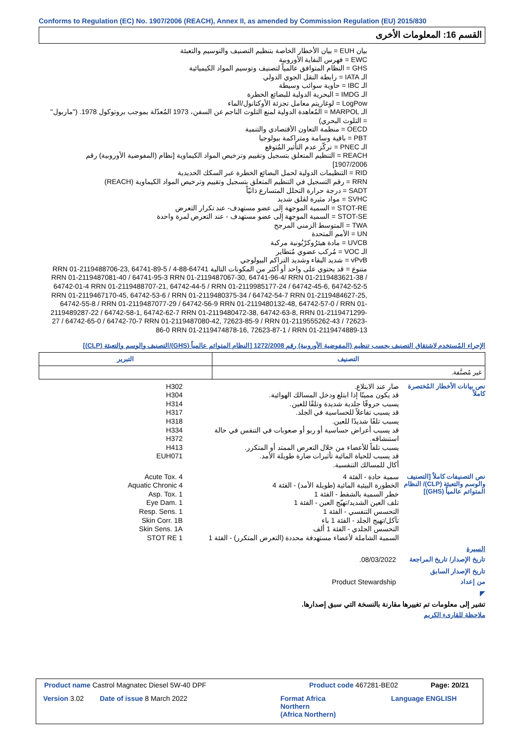Conforms to Regulation (EC) No. 1907/2006 (REACH), Annex II, as amended by Commission Regulation (EU) 2015/830
القسم 16: المعلومات الأخرى
بيان EUH = بيان الأخطار الخاصة بتنظيم التصنيف والتوسيم والتعبئة
EWC = فهرس النفاية الأوروبية
GHS = النظام المتوافق عالمياً لتصنيف وتوسيم المواد الكيميائية
الـ IATA = رابطة النقل الجوي الدولي
الـ IBC = حاوية سوائب وسيطة
الـ IMDG = البحرية الدولية للبضائع الخطرة
LogPow = لوغاريتم معامل تجزئة الأوكتانول/الماء
الـ MARPOL = المُعاهدة الدولية لمنع التلوث الناجم عن السفن، 1973 المُعدّلة بموجب بروتوكول 1978. ("ماربول" = التلوث البحري)
OECD = منظمة التعاون الأقتصادي والتنمية
PBT = باقية وسامة ومتراكمة بيولوجيا
الـ PNEC = تركّز عدم التأثير المُتوقع
REACH = التنظيم المتعلق بتسجيل وتقييم وترخيص المواد الكيماوية [نظام (المفوضية الأوروبية) رقم 1907/2006]
RID = التنظيمات الدولية لحمل البضائع الخطرة عبر السكك الحديدية
RRN = رقم التسجيل في التنظيم المتعلق بتسجيل وتقييم وترخيص المواد الكيماوية (REACH)
SADT = درجة حرارة التحلل المتسارع ذاتيّاً
SVHC = مواد مثيرة لقلق شديد
STOT-RE = السمية الموجهة إلى عضو مستهدف- عند تكرار التعرض
STOT-SE = السمية الموجهة إلى عضو مستهدف - عند التعرض لمرة واحدة
TWA = المتوسط الزمني المرجح
UN = الأمم المتحدة
UVCB = مادة هيئرُوكرْبُونية مركبة
الـ VOC = مُركب عضوي مُتطاير
vPvB = شديد البقاء وشديد التراكم البيولوجي
متنوع = قد يحتوي على واحد أو أكثر من المكونات التالية 64741-88-4 RRN 01-2119488706-23, 64741-89-5 / RRN 01-2119487081-40 / 64741-95-3 RRN 01-2119487067-30, 64741-96-4/ RRN 01-2119483621-38 / 64742-01-4 RRN 01-2119488707-21, 64742-44-5 / RRN 01-2119985177-24 / 64742-45-6, 64742-52-5 RRN 01-2119467170-45, 64742-53-6 / RRN 01-2119480375-34 / 64742-54-7 RRN 01-2119484627-25, 64742-55-8 / RRN 01-2119487077-29 / 64742-56-9 RRN 01-2119480132-48, 64742-57-0 / RRN 01-2119489287-22 / 64742-58-1, 64742-62-7 RRN 01-2119480472-38, 64742-63-8, RRN 01-2119471299-27 / 64742-65-0 / 64742-70-7 RRN 01-2119487080-42, 72623-85-9 / RRN 01-2119555262-43 / 72623-86-0 RRN 01-2119474878-16, 72623-87-1 / RRN 01-2119474889-13
الإجراء المُستخدم لاشتقاق التصنيف بحسب تنظيم (المفوضية الأوروبية) رقم 1272/2008 [النظام المتوائم عالمياً (GHS)/التصنيف والوسم والتعبئة (CLP)]
| التصنيف | التبرير |
| --- | --- |
| غير مُصنَّفة. | |
نص بيانات الأخطار المُختصرة كاملاً
ضار عند الابتلاع.
قد يكون مميتًا إذا ابتلع ودخل المسالك الهوائية.
يسبب حروقًا جلدية شديدة وتلفًا للعين.
قد يسبب تفاعلاً للحساسية في الجلد.
يسبب تلفًا شديدًا للعين.
قد يسبب أعراض حساسية أو ربو أو صعوبات في التنفس في حالة استنشاقه.
يسبب تلفاً للأعضاء من خلال التعرض الممتد أو المتكرر.
قد يسبب للحياة المائية تأثيرات ضارة طويلة الأمد.
أكال للمسالك التنفسية.
H302
H304
H314
H317
H318
H334
H372
H413
EUH071
نص التصنيفات كاملاً [التصنيف والوسم والتعبئة (CLP)/ النظام المتوائم عالمياً (GHS)]
سمية حادة - الفئة 4
الخطورة البيئية المائية (طويلة الأمد) - الفئة 4
خطر السمية بالشفط - الفئة 1
تلف العين الشديد/تهيّج العين - الفئة 1
التحسس التنفسي - الفئة 1
تآكل/تهيج الجلد - الفئة 1 باء
التحسس الجلدي - الفئة 1 ألف
السمية الشاملة لأعضاء مستهدفة محددة (التعرض المتكرر) - الفئة 1
Acute Tox. 4
Aquatic Chronic 4
Asp. Tox. 1
Eye Dam. 1
Resp. Sens. 1
Skin Corr. 1B
Skin Sens. 1A
STOT RE 1
السيرة
تاريخ الإصدار/ تاريخ المراجعة
08/03/2022.
تاريخ الإصدار السابق
من إعداد
Product Stewardship
◤
تشير إلى معلومات تم تغييرها مقارنة بالنسخة التي سبق إصدارها.
ملاحظة للقارىء الكريم
Product name Castrol Magnatec Diesel 5W-40 DPF
Product code 467281-BE02 Page: 20/21
Version 3.02 Date of issue 8 March 2022
Format Africa
Northern
(Africa Northern)
Language ENGLISH